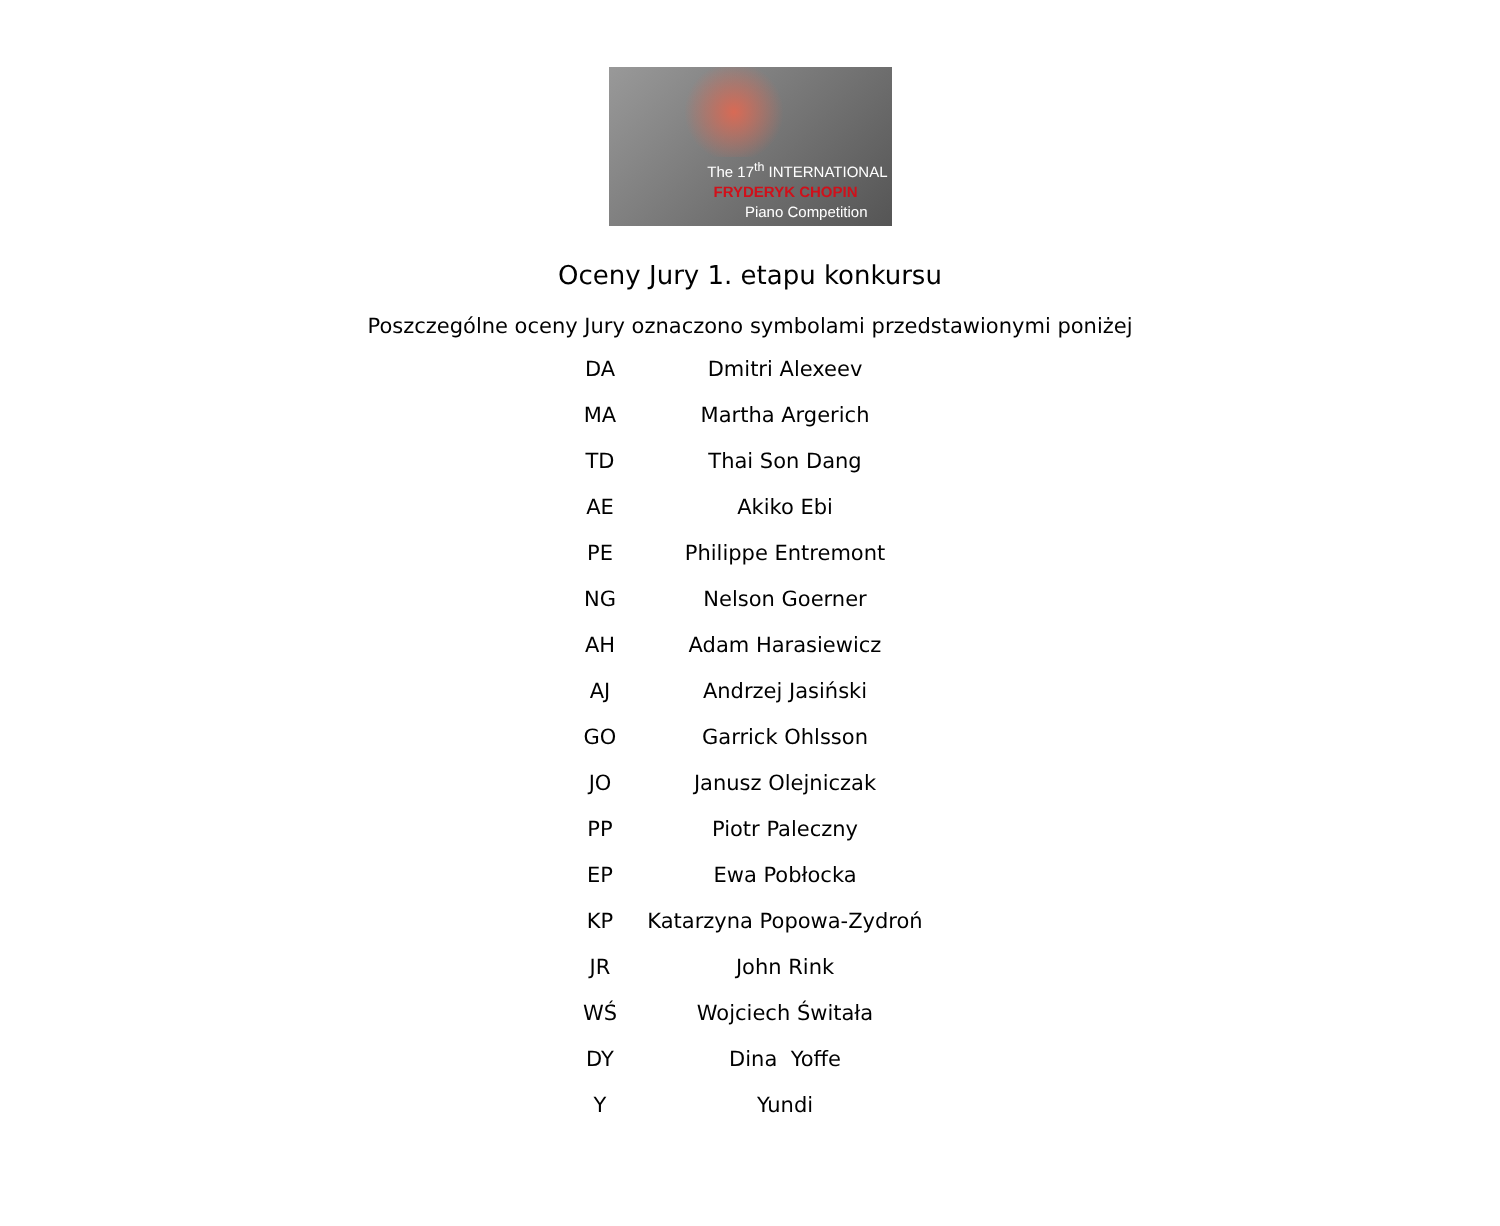The 17<sup>th</sup> INTERNATIONAL
FRYDERYK CHOPIN
Piano Competition
Oceny Jury 1. etapu konkursu
Poszczególne oceny Jury oznaczono symbolami przedstawionymi poniżej
| DA | Dmitri Alexeev |
| MA | Martha Argerich |
| TD | Thai Son Dang |
| AE | Akiko Ebi |
| PE | Philippe Entremont |
| NG | Nelson Goerner |
| AH | Adam Harasiewicz |
| AJ | Andrzej Jasiński |
| GO | Garrick Ohlsson |
| JO | Janusz Olejniczak |
| PP | Piotr Paleczny |
| EP | Ewa Pobłocka |
| KP | Katarzyna Popowa-Zydroń |
| JR | John Rink |
| WŚ | Wojciech Świtała |
| DY | Dina Yoffe |
| Y | Yundi |